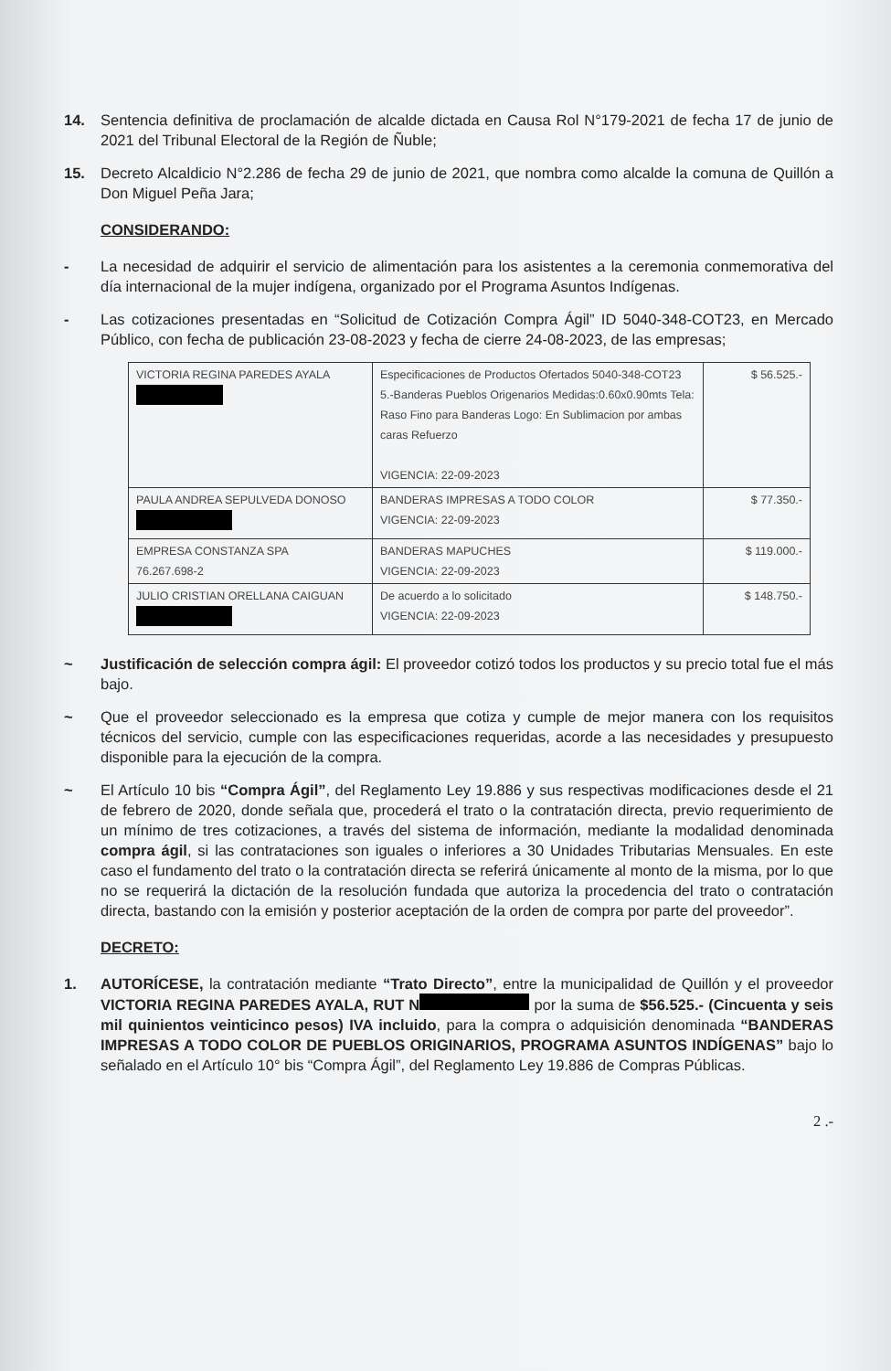14. Sentencia definitiva de proclamación de alcalde dictada en Causa Rol N°179-2021 de fecha 17 de junio de 2021 del Tribunal Electoral de la Región de Ñuble;
15. Decreto Alcaldicio N°2.286 de fecha 29 de junio de 2021, que nombra como alcalde la comuna de Quillón a Don Miguel Peña Jara;
CONSIDERANDO:
- La necesidad de adquirir el servicio de alimentación para los asistentes a la ceremonia conmemorativa del día internacional de la mujer indígena, organizado por el Programa Asuntos Indígenas.
- Las cotizaciones presentadas en “Solicitud de Cotización Compra Ágil” ID 5040-348-COT23, en Mercado Público, con fecha de publicación 23-08-2023 y fecha de cierre 24-08-2023, de las empresas;
| VICTORIA REGINA PAREDES AYALA | Especificaciones de Productos Ofertados 5040-348-COT23 5.-Banderas Pueblos Origenarios Medidas:0.60x0.90mts Tela: Raso Fino para Banderas Logo: En Sublimacion por ambas caras Refuerzo VIGENCIA: 22-09-2023 | $ 56.525.- |
| PAULA ANDREA SEPULVEDA DONOSO | BANDERAS IMPRESAS A TODO COLOR VIGENCIA: 22-09-2023 | $ 77.350.- |
| EMPRESA CONSTANZA SPA 76.267.698-2 | BANDERAS MAPUCHES VIGENCIA: 22-09-2023 | $ 119.000.- |
| JULIO CRISTIAN ORELLANA CAIGUAN | De acuerdo a lo solicitado VIGENCIA: 22-09-2023 | $ 148.750.- |
~ Justificación de selección compra ágil: El proveedor cotizó todos los productos y su precio total fue el más bajo.
~ Que el proveedor seleccionado es la empresa que cotiza y cumple de mejor manera con los requisitos técnicos del servicio, cumple con las especificaciones requeridas, acorde a las necesidades y presupuesto disponible para la ejecución de la compra.
~ El Artículo 10 bis “Compra Ágil”, del Reglamento Ley 19.886 y sus respectivas modificaciones desde el 21 de febrero de 2020, donde señala que, procederá el trato o la contratación directa, previo requerimiento de un mínimo de tres cotizaciones, a través del sistema de información, mediante la modalidad denominada compra ágil, si las contrataciones son iguales o inferiores a 30 Unidades Tributarias Mensuales. En este caso el fundamento del trato o la contratación directa se referirá únicamente al monto de la misma, por lo que no se requerirá la dictación de la resolución fundada que autoriza la procedencia del trato o contratación directa, bastando con la emisión y posterior aceptación de la orden de compra por parte del proveedor”.
DECRETO:
1. AUTORÍCESE, la contratación mediante “Trato Directo”, entre la municipalidad de Quillón y el proveedor VICTORIA REGINA PAREDES AYALA, RUT N por la suma de $56.525.- (Cincuenta y seis mil quinientos veinticinco pesos) IVA incluido, para la compra o adquisición denominada “BANDERAS IMPRESAS A TODO COLOR DE PUEBLOS ORIGINARIOS, PROGRAMA ASUNTOS INDÍGENAS” bajo lo señalado en el Artículo 10° bis “Compra Ágil”, del Reglamento Ley 19.886 de Compras Públicas.
2 .-